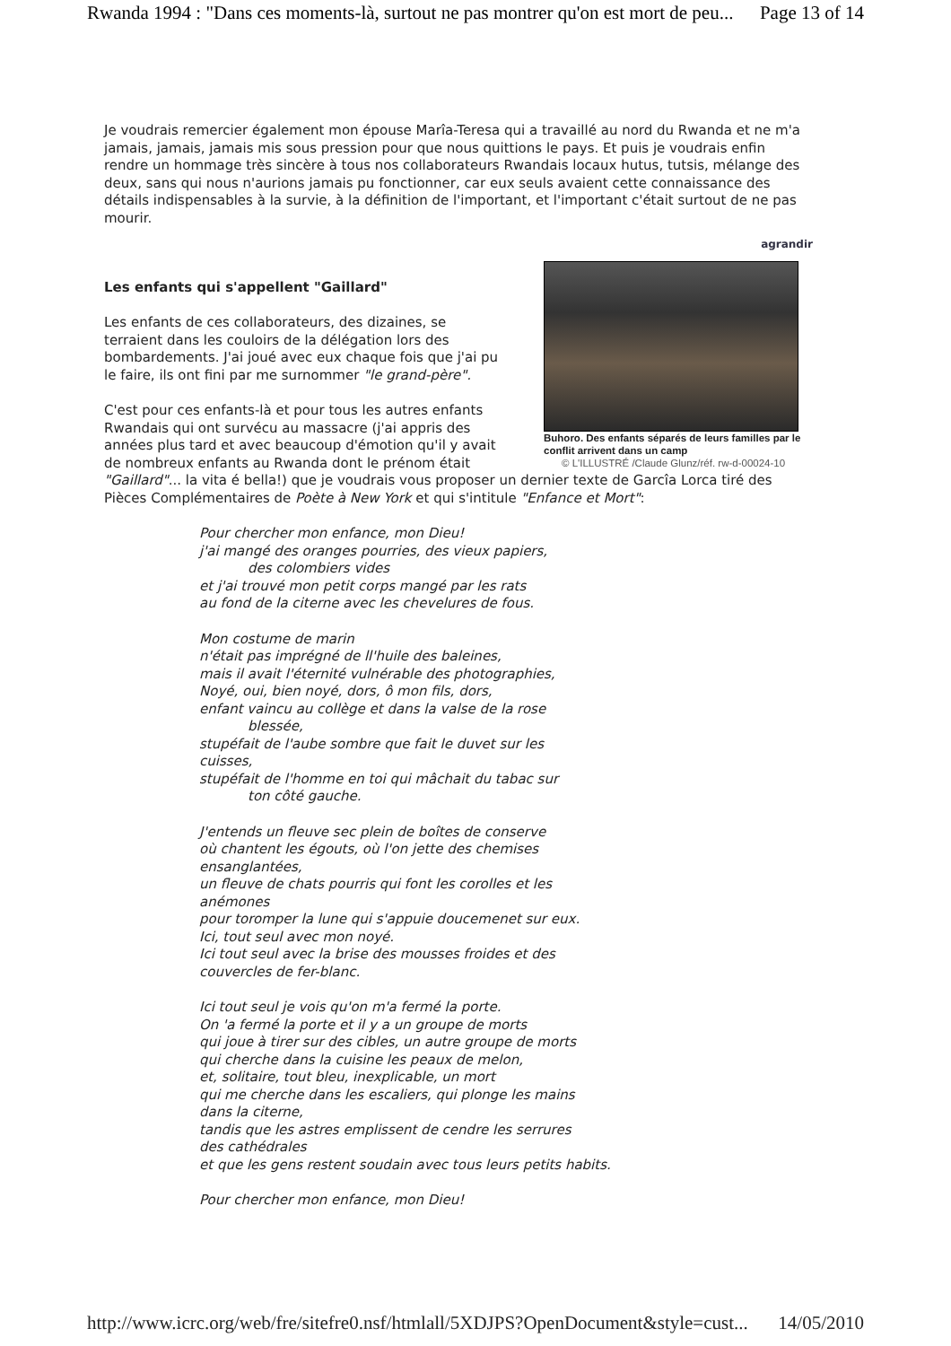Rwanda 1994 : "Dans ces moments-là, surtout ne pas montrer qu'on est mort de peu... Page 13 of 14
Je voudrais remercier également mon épouse Marîa-Teresa qui a travaillé au nord du Rwanda et ne m'a jamais, jamais, jamais mis sous pression pour que nous quittions le pays. Et puis je voudrais enfin rendre un hommage très sincère à tous nos collaborateurs Rwandais locaux hutus, tutsis, mélange des deux, sans qui nous n'aurions jamais pu fonctionner, car eux seuls avaient cette connaissance des détails indispensables à la survie, à la définition de l'important, et l'important c'était surtout de ne pas mourir.
agrandir
Buhoro. Des enfants séparés de leurs familles par le conflit arrivent dans un camp
© L'ILLUSTRÉ /Claude Glunz/réf. rw-d-00024-10
Les enfants qui s'appellent "Gaillard"
Les enfants de ces collaborateurs, des dizaines, se terraient dans les couloirs de la délégation lors des bombardements. J'ai joué avec eux chaque fois que j'ai pu le faire, ils ont fini par me surnommer "le grand-père".
C'est pour ces enfants-là et pour tous les autres enfants Rwandais qui ont survécu au massacre (j'ai appris des années plus tard et avec beaucoup d'émotion qu'il y avait de nombreux enfants au Rwanda dont le prénom était "Gaillard"... la vita é bella!) que je voudrais vous proposer un dernier texte de Garcîa Lorca tiré des Pièces Complémentaires de Poète à New York et qui s'intitule "Enfance et Mort":
Pour chercher mon enfance, mon Dieu!
j'ai mangé des oranges pourries, des vieux papiers,
des colombiers vides
et j'ai trouvé mon petit corps mangé par les rats
au fond de la citerne avec les chevelures de fous.
Mon costume de marin
n'était pas imprégné de ll'huile des baleines,
mais il avait l'éternité vulnérable des photographies,
Noyé, oui, bien noyé, dors, ô mon fils, dors,
enfant vaincu au collège et dans la valse de la rose
blessée,
stupéfait de l'aube sombre que fait le duvet sur les
cuisses,
stupéfait de l'homme en toi qui mâchait du tabac sur
ton côté gauche.
J'entends un fleuve sec plein de boîtes de conserve
où chantent les égouts, où l'on jette des chemises
ensanglantées,
un fleuve de chats pourris qui font les corolles et les
anémones
pour toromper la lune qui s'appuie doucemenet sur eux.
Ici, tout seul avec mon noyé.
Ici tout seul avec la brise des mousses froides et des
couvercles de fer-blanc.
Ici tout seul je vois qu'on m'a fermé la porte.
On 'a fermé la porte et il y a un groupe de morts
qui joue à tirer sur des cibles, un autre groupe de morts
qui cherche dans la cuisine les peaux de melon,
et, solitaire, tout bleu, inexplicable, un mort
qui me cherche dans les escaliers, qui plonge les mains
dans la citerne,
tandis que les astres emplissent de cendre les serrures
des cathédrales
et que les gens restent soudain avec tous leurs petits habits.
Pour chercher mon enfance, mon Dieu!
http://www.icrc.org/web/fre/sitefre0.nsf/htmlall/5XDJPS?OpenDocument&style=cust... 14/05/2010